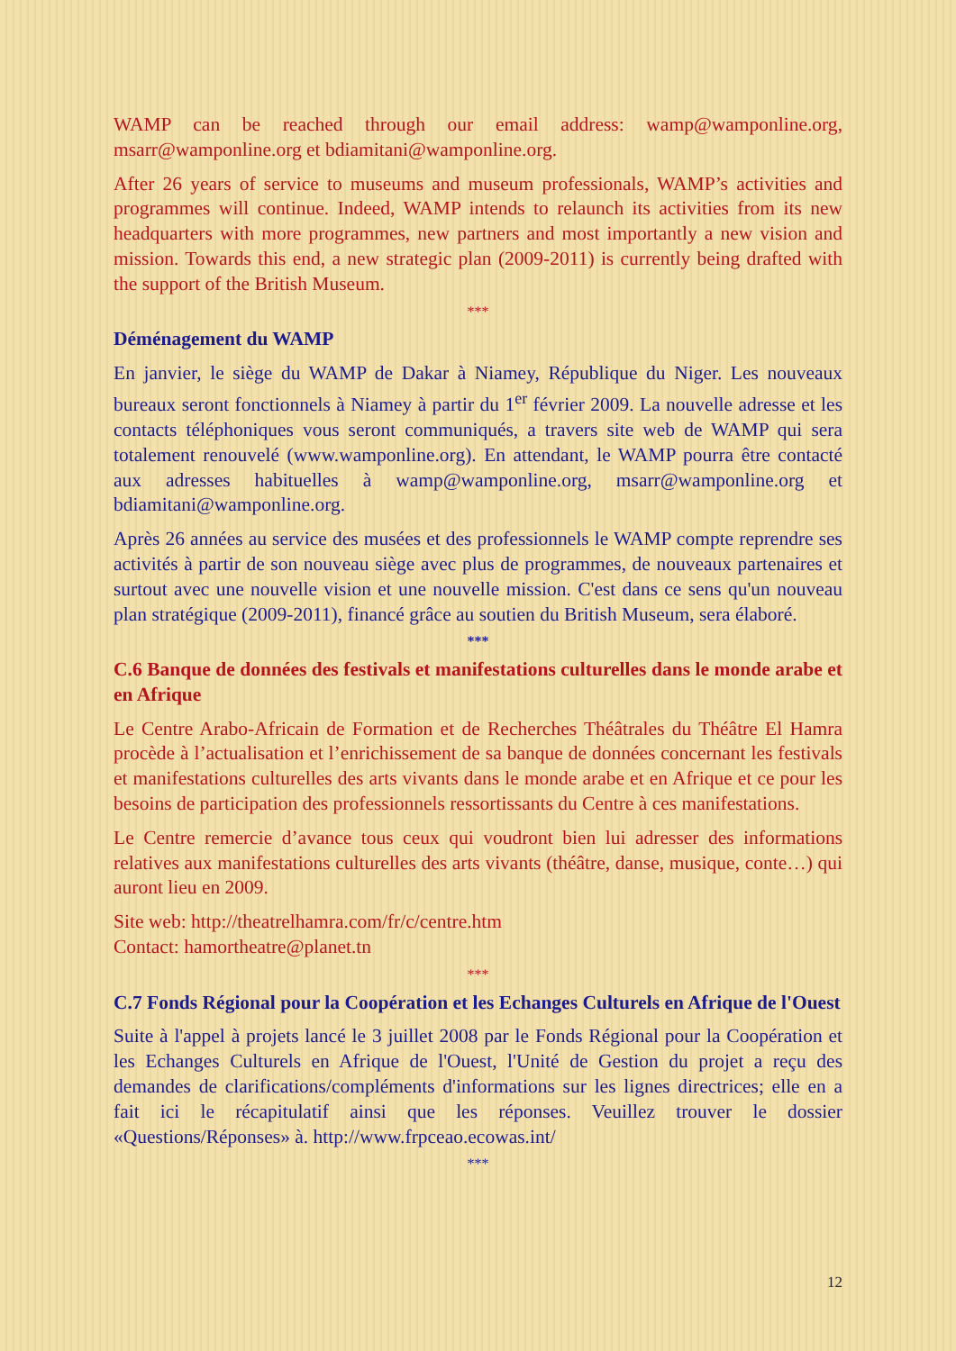WAMP can be reached through our email address: wamp@wamponline.org, msarr@wamponline.org et bdiamitani@wamponline.org.
After 26 years of service to museums and museum professionals, WAMP’s activities and programmes will continue. Indeed, WAMP intends to relaunch its activities from its new headquarters with more programmes, new partners and most importantly a new vision and mission. Towards this end, a new strategic plan (2009-2011) is currently being drafted with the support of the British Museum.
***
Déménagement du WAMP
En janvier, le siège du WAMP de Dakar à Niamey, République du Niger. Les nouveaux bureaux seront fonctionnels à Niamey à partir du 1<sup>er</sup> février 2009. La nouvelle adresse et les contacts téléphoniques vous seront communiqués, a travers site web de WAMP qui sera totalement renouvelé (www.wamponline.org). En attendant, le WAMP pourra être contacté aux adresses habituelles à wamp@wamponline.org, msarr@wamponline.org et bdiamitani@wamponline.org.
Après 26 années au service des musées et des professionnels le WAMP compte reprendre ses activités à partir de son nouveau siège avec plus de programmes, de nouveaux partenaires et surtout avec une nouvelle vision et une nouvelle mission. C'est dans ce sens qu'un nouveau plan stratégique (2009-2011), financé grâce au soutien du British Museum, sera élaboré.
***
C.6 Banque de données des festivals et manifestations culturelles dans le monde arabe et en Afrique
Le Centre Arabo-Africain de Formation et de Recherches Théâtrales du Théâtre El Hamra procède à l’actualisation et l’enrichissement de sa banque de données concernant les festivals et manifestations culturelles des arts vivants dans le monde arabe et en Afrique et ce pour les besoins de participation des professionnels ressortissants du Centre à ces manifestations.
Le Centre remercie d’avance tous ceux qui voudront bien lui adresser des informations relatives aux manifestations culturelles des arts vivants (théâtre, danse, musique, conte…) qui auront lieu en 2009.
Site web: http://theatrelhamra.com/fr/c/centre.htm
Contact: hamortheatre@planet.tn
***
C.7 Fonds Régional pour la Coopération et les Echanges Culturels en Afrique de l'Ouest
Suite à l'appel à projets lancé le 3 juillet 2008 par le Fonds Régional pour la Coopération et les Echanges Culturels en Afrique de l'Ouest, l'Unité de Gestion du projet a reçu des demandes de clarifications/compléments d'informations sur les lignes directrices; elle en a fait ici le récapitulatif ainsi que les réponses. Veuillez trouver le dossier «Questions/Réponses» à. http://www.frpceao.ecowas.int/
***
12